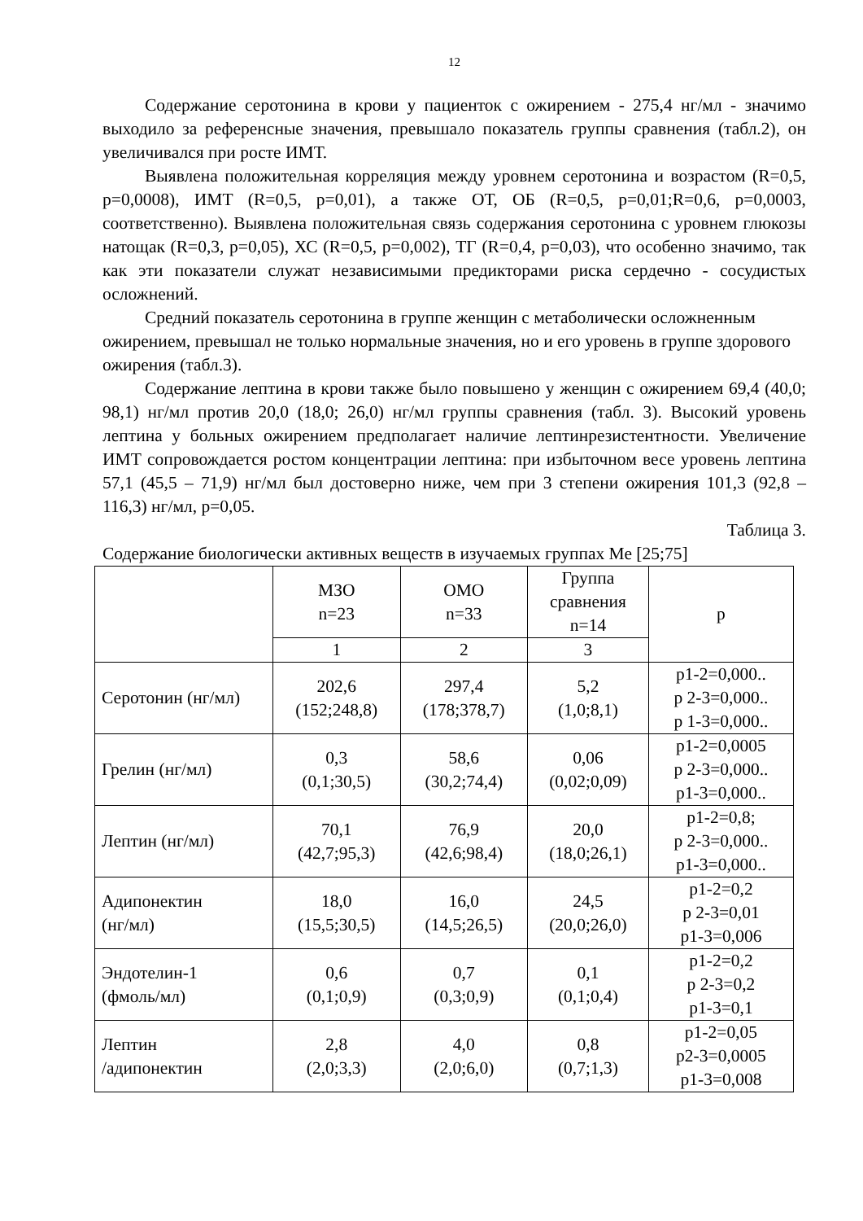12
Содержание серотонина в крови у пациенток с ожирением - 275,4 нг/мл - значимо выходило за референсные значения, превышало показатель группы сравнения (табл.2), он увеличивался при росте ИМТ.
Выявлена положительная корреляция между уровнем серотонина и возрастом (R=0,5, p=0,0008), ИМТ (R=0,5, p=0,01), а также ОТ, ОБ (R=0,5, p=0,01;R=0,6, p=0,0003, соответственно). Выявлена положительная связь содержания серотонина с уровнем глюкозы натощак (R=0,3, p=0,05), ХС (R=0,5, p=0,002), ТГ (R=0,4, p=0,03), что особенно значимо, так как эти показатели служат независимыми предикторами риска сердечно - сосудистых осложнений.
Средний показатель серотонина в группе женщин с метаболически осложненным ожирением, превышал не только нормальные значения, но и его уровень в группе здорового ожирения (табл.3).
Содержание лептина в крови также было повышено у женщин с ожирением 69,4 (40,0; 98,1) нг/мл против 20,0 (18,0; 26,0) нг/мл группы сравнения (табл. 3). Высокий уровень лептина у больных ожирением предполагает наличие лептинрезистентности. Увеличение ИМТ сопровождается ростом концентрации лептина: при избыточном весе уровень лептина 57,1 (45,5 – 71,9) нг/мл был достоверно ниже, чем при 3 степени ожирения 101,3 (92,8 – 116,3) нг/мл, p=0,05.
Таблица 3.
Содержание биологически активных веществ в изучаемых группах Ме [25;75]
| | МЗО n=23 | ОМО n=33 | Группа сравнения n=14 | p |
| --- | --- | --- | --- | --- |
| | 1 | 2 | 3 | |
| Серотонин (нг/мл) | 202,6 (152;248,8) | 297,4 (178;378,7) | 5,2 (1,0;8,1) | p1-2=0,000.. p 2-3=0,000.. p 1-3=0,000.. |
| Грелин (нг/мл) | 0,3 (0,1;30,5) | 58,6 (30,2;74,4) | 0,06 (0,02;0,09) | p1-2=0,0005 p 2-3=0,000.. p1-3=0,000.. |
| Лептин (нг/мл) | 70,1 (42,7;95,3) | 76,9 (42,6;98,4) | 20,0 (18,0;26,1) | p1-2=0,8; p 2-3=0,000.. p1-3=0,000.. |
| Адипонектин (нг/мл) | 18,0 (15,5;30,5) | 16,0 (14,5;26,5) | 24,5 (20,0;26,0) | p1-2=0,2 p 2-3=0,01 p1-3=0,006 |
| Эндотелин-1 (фмоль/мл) | 0,6 (0,1;0,9) | 0,7 (0,3;0,9) | 0,1 (0,1;0,4) | p1-2=0,2 p 2-3=0,2 p1-3=0,1 |
| Лептин /адипонектин | 2,8 (2,0;3,3) | 4,0 (2,0;6,0) | 0,8 (0,7;1,3) | p1-2=0,05 p2-3=0,0005 p1-3=0,008 |